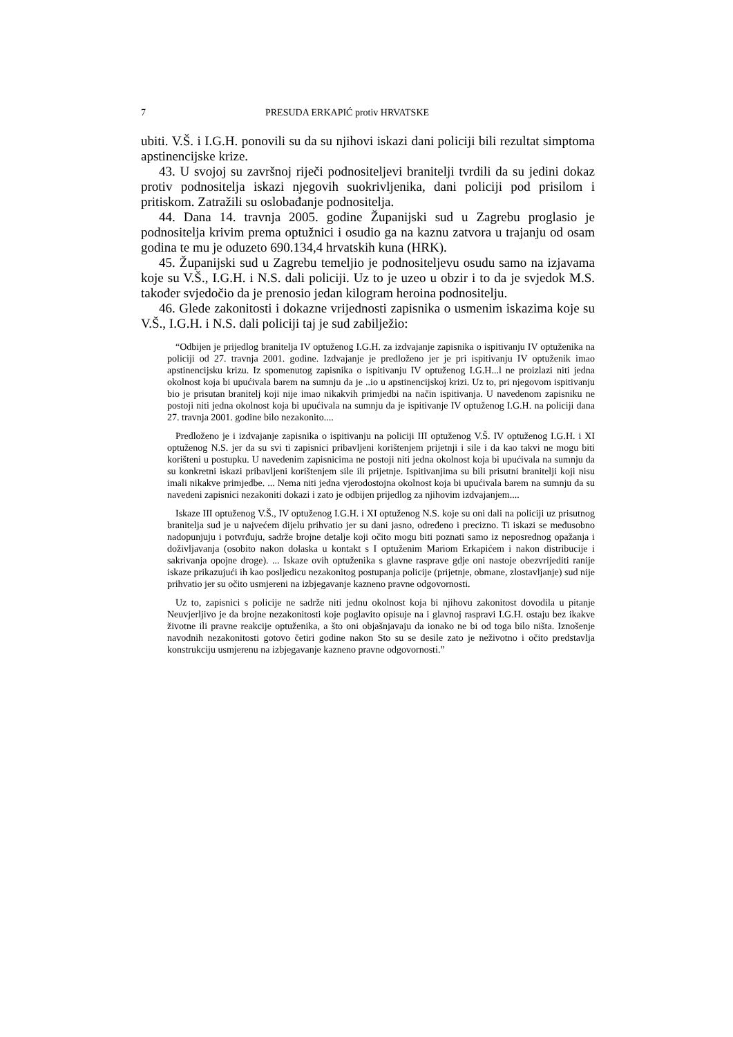7 PRESUDA ERKAPIĆ protiv HRVATSKE
ubiti. V.Š. i I.G.H. ponovili su da su njihovi iskazi dani policiji bili rezultat simptoma apstinencijske krize.
43. U svojoj su završnoj riječi podnositeljevi branitelji tvrdili da su jedini dokaz protiv podnositelja iskazi njegovih suokrivljenika, dani policiji pod prisilom i pritiskom. Zatražili su oslobađanje podnositelja.
44. Dana 14. travnja 2005. godine Županijski sud u Zagrebu proglasio je podnositelja krivim prema optužnici i osudio ga na kaznu zatvora u trajanju od osam godina te mu je oduzeto 690.134,4 hrvatskih kuna (HRK).
45. Županijski sud u Zagrebu temeljio je podnositeljevu osudu samo na izjavama koje su V.Š., I.G.H. i N.S. dali policiji. Uz to je uzeo u obzir i to da je svjedok M.S. također svjedočio da je prenosio jedan kilogram heroina podnositelju.
46. Glede zakonitosti i dokazne vrijednosti zapisnika o usmenim iskazima koje su V.Š., I.G.H. i N.S. dali policiji taj je sud zabilježio:
“Odbijen je prijedlog branitelja IV optuženog I.G.H. za izdvajanje zapisnika o ispitivanju IV optuženika na policiji od 27. travnja 2001. godine. Izdvajanje je predloženo jer je pri ispitivanju IV optuženik imao apstinencijsku krizu. Iz spomenutog zapisnika o ispitivanju IV optuženog I.G.H...l ne proizlazi niti jedna okolnost koja bi upućivala barem na sumnju da je ..io u apstinencijskoj krizi. Uz to, pri njegovom ispitivanju bio je prisutan branitelj koji nije imao nikakvih primjedbi na način ispitivanja. U navedenom zapisniku ne postoji niti jedna okolnost koja bi upućivala na sumnju da je ispitivanje IV optuženog I.G.H. na policiji dana 27. travnja 2001. godine bilo nezakonito....
Predloženo je i izdvajanje zapisnika o ispitivanju na policiji III optuženog V.Š. IV optuženog I.G.H. i XI optuženog N.S. jer da su svi ti zapisnici pribavljeni korištenjem prijetnji i sile i da kao takvi ne mogu biti korišteni u postupku. U navedenim zapisnicima ne postoji niti jedna okolnost koja bi upućivala na sumnju da su konkretni iskazi pribavljeni korištenjem sile ili prijetnje. Ispitivanjima su bili prisutni branitelji koji nisu imali nikakve primjedbe. ... Nema niti jedna vjerodostojna okolnost koja bi upućivala barem na sumnju da su navedeni zapisnici nezakoniti dokazi i zato je odbijen prijedlog za njihovim izdvajanjem....
Iskaze III optuženog V.Š., IV optuženog I.G.H. i XI optuženog N.S. koje su oni dali na policiji uz prisutnog branitelja sud je u najvećem dijelu prihvatio jer su dani jasno, određeno i precizno. Ti iskazi se međusobno nadopunjuju i potvrđuju, sadrže brojne detalje koji očito mogu biti poznati samo iz neposrednog opažanja i doživljavanja (osobito nakon dolaska u kontakt s I optuženim Mariom Erkapićem i nakon distribucije i sakrivanja opojne droge). ... Iskaze ovih optuženika s glavne rasprave gdje oni nastoje obezvrijediti ranije iskaze prikazujući ih kao posljedicu nezakonitog postupanja policije (prijetnje, obmane, zlostavljanje) sud nije prihvatio jer su očito usmjereni na izbjegavanje kazneno pravne odgovornosti.
Uz to, zapisnici s policije ne sadrže niti jednu okolnost koja bi njihovu zakonitost dovodila u pitanje Neuvjerljivo je da brojne nezakonitosti koje poglavito opisuje na i glavnoj raspravi I.G.H. ostaju bez ikakve životne ili pravne reakcije optuženika, a što oni objašnjavaju da ionako ne bi od toga bilo ništa. Iznošenje navodnih nezakonitosti gotovo četiri godine nakon Sto su se desile zato je neživotno i očito predstavlja konstrukciju usmjerenu na izbjegavanje kazneno pravne odgovornosti.”